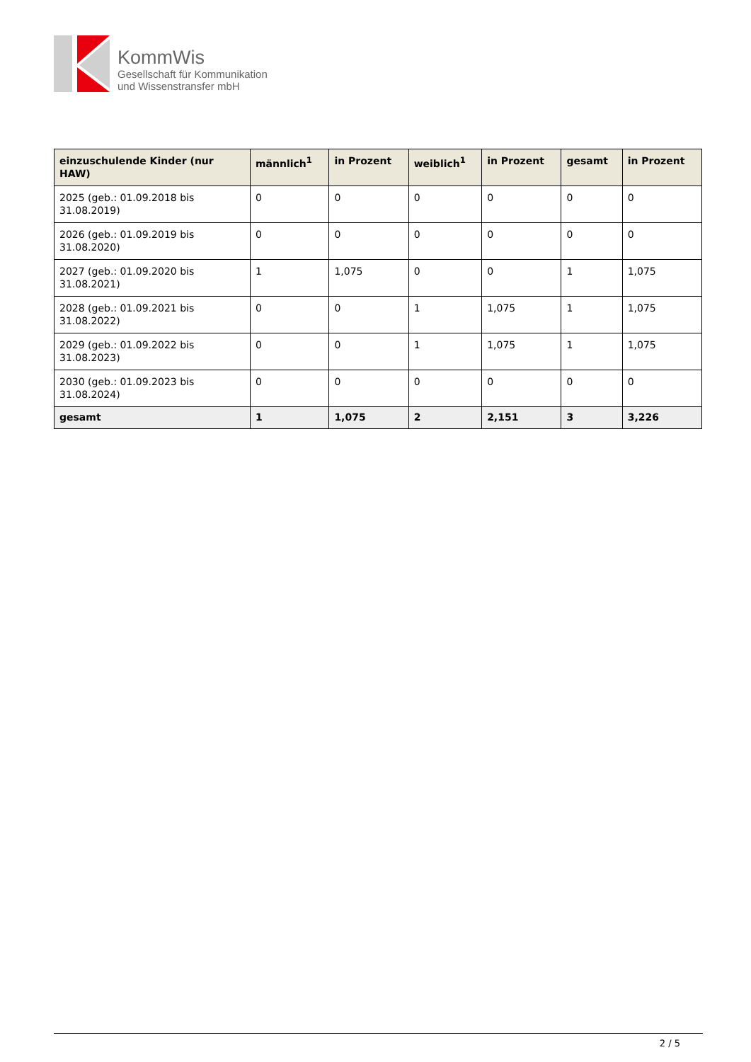KommWis
Gesellschaft für Kommunikation
und Wissenstransfer mbH
| einzuschulende Kinder (nur HAW) | männlich<sup>1</sup> | in Prozent | weiblich<sup>1</sup> | in Prozent | gesamt | in Prozent |
| --- | --- | --- | --- | --- | --- | --- |
| 2025 (geb.: 01.09.2018 bis 31.08.2019) | 0 | 0 | 0 | 0 | 0 | 0 |
| 2026 (geb.: 01.09.2019 bis 31.08.2020) | 0 | 0 | 0 | 0 | 0 | 0 |
| 2027 (geb.: 01.09.2020 bis 31.08.2021) | 1 | 1,075 | 0 | 0 | 1 | 1,075 |
| 2028 (geb.: 01.09.2021 bis 31.08.2022) | 0 | 0 | 1 | 1,075 | 1 | 1,075 |
| 2029 (geb.: 01.09.2022 bis 31.08.2023) | 0 | 0 | 1 | 1,075 | 1 | 1,075 |
| 2030 (geb.: 01.09.2023 bis 31.08.2024) | 0 | 0 | 0 | 0 | 0 | 0 |
| gesamt | 1 | 1,075 | 2 | 2,151 | 3 | 3,226 |
2 / 5